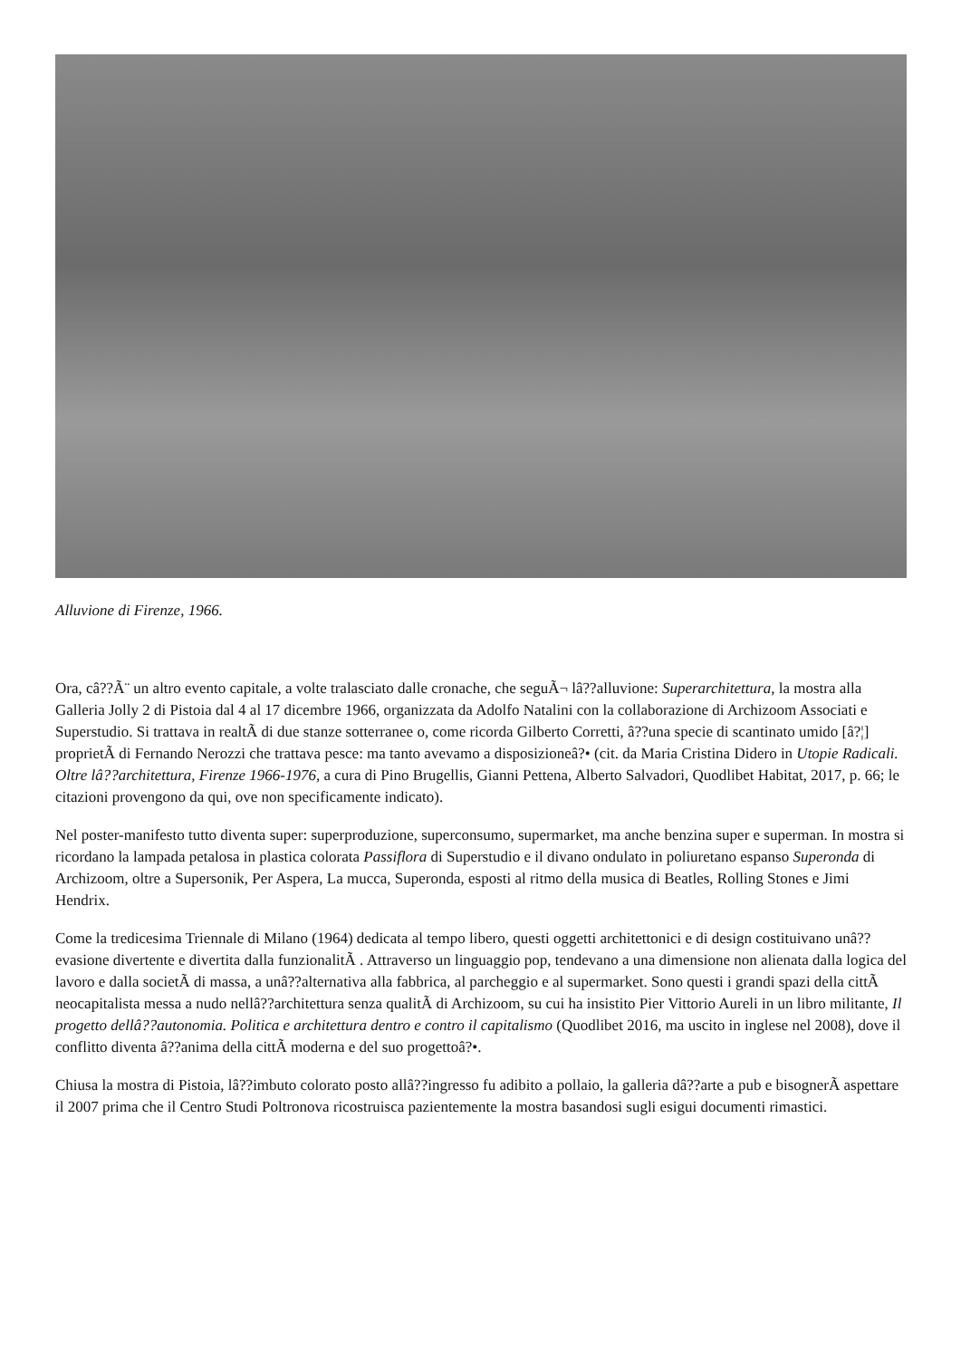Alluvione di Firenze, 1966.
Ora, câ??Ã¨ un altro evento capitale, a volte tralasciato dalle cronache, che seguÃ¬ lâ??alluvione: Superarchitettura, la mostra alla Galleria Jolly 2 di Pistoia dal 4 al 17 dicembre 1966, organizzata da Adolfo Natalini con la collaborazione di Archizoom Associati e Superstudio. Si trattava in realtÃ di due stanze sotterranee o, come ricorda Gilberto Corretti, â??una specie di scantinato umido [â?¦] proprietÃ di Fernando Nerozzi che trattava pesce: ma tanto avevamo a disposizioneâ?• (cit. da Maria Cristina Didero in Utopie Radicali. Oltre lâ??architettura, Firenze 1966-1976, a cura di Pino Brugellis, Gianni Pettena, Alberto Salvadori, Quodlibet Habitat, 2017, p. 66; le citazioni provengono da qui, ove non specificamente indicato).
Nel poster-manifesto tutto diventa super: superproduzione, superconsumo, supermarket, ma anche benzina super e superman. In mostra si ricordano la lampada petalosa in plastica colorata Passiflora di Superstudio e il divano ondulato in poliuretano espanso Superonda di Archizoom, oltre a Supersonik, Per Aspera, La mucca, Superonda, esposti al ritmo della musica di Beatles, Rolling Stones e Jimi Hendrix.
Come la tredicesima Triennale di Milano (1964) dedicata al tempo libero, questi oggetti architettonici e di design costituivano unâ??evasione divertente e divertita dalla funzionalitÃ . Attraverso un linguaggio pop, tendevano a una dimensione non alienata dalla logica del lavoro e dalla societÃ di massa, a unâ??alternativa alla fabbrica, al parcheggio e al supermarket. Sono questi i grandi spazi della cittÃ neocapitalista messa a nudo nellâ??architettura senza qualitÃ di Archizoom, su cui ha insistito Pier Vittorio Aureli in un libro militante, Il progetto dellâ??autonomia. Politica e architettura dentro e contro il capitalismo (Quodlibet 2016, ma uscito in inglese nel 2008), dove il conflitto diventa â??anima della cittÃ moderna e del suo progettoâ?•.
Chiusa la mostra di Pistoia, lâ??imbuto colorato posto allâ??ingresso fu adibito a pollaio, la galleria dâ??arte a pub e bisognerÃ aspettare il 2007 prima che il Centro Studi Poltronova ricostruisca pazientemente la mostra basandosi sugli esigui documenti rimastici.